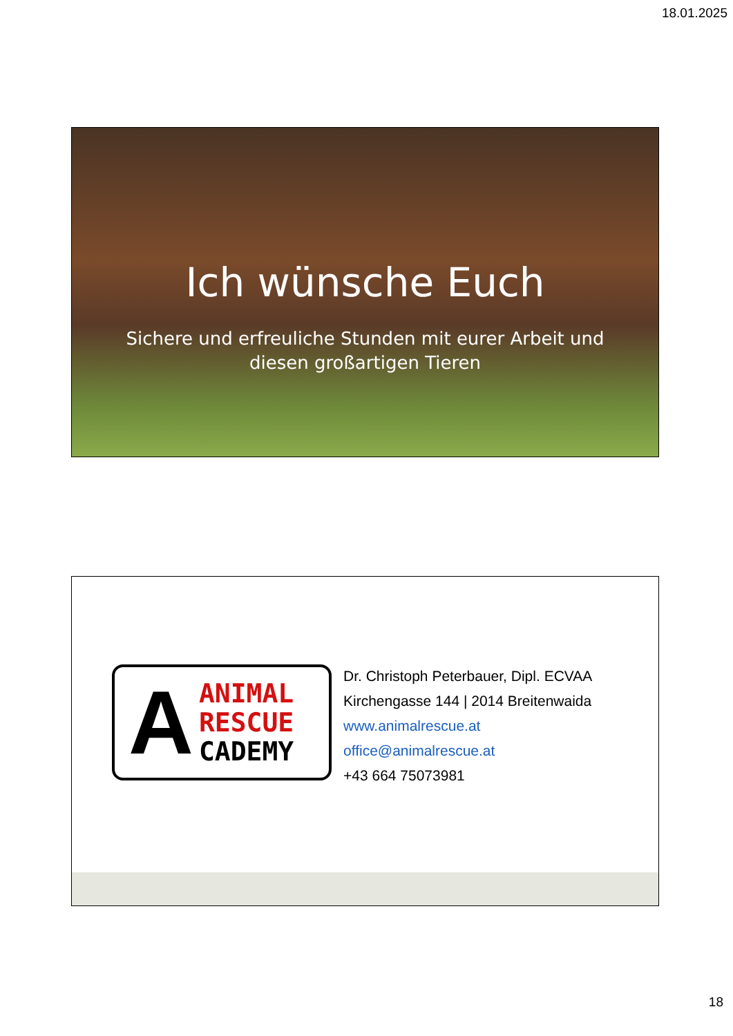18.01.2025
Ich wünsche Euch
Sichere und erfreuliche Stunden mit eurer Arbeit und
diesen großartigen Tieren
A
ANIMAL
RESCUE
CADEMY
Dr. Christoph Peterbauer, Dipl. ECVAA
Kirchengasse 144 | 2014 Breitenwaida
www.animalrescue.at
office@animalrescue.at
+43 664 75073981
18